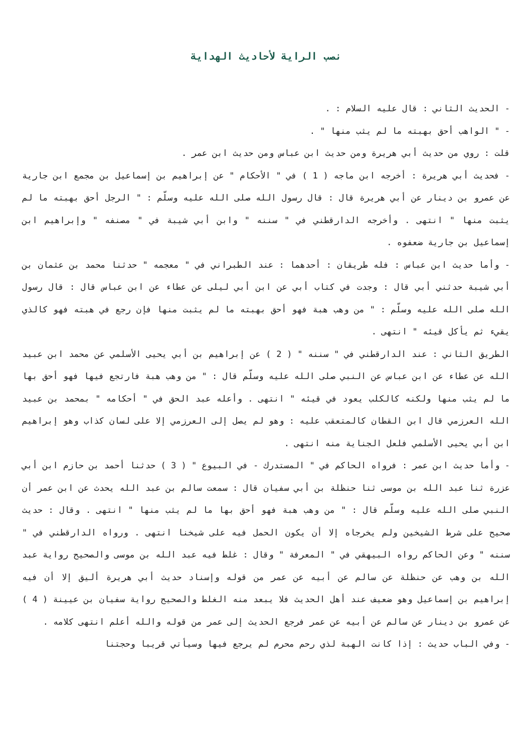نصب الراية لأحاديث الهداية
- الحديث الثاني : قال عليه السلام : .
- " الواهب أحق بهبته ما لم يثب منها " .
قلت : روي من حديث أبي هريرة ومن حديث ابن عباس ومن حديث ابن عمر .
- فحديث أبي هريرة : أخرجه ابن ماجه ( 1 ) في " الأحكام " عن إبراهيم بن إسماعيل بن مجمع ابن جارية عن عمرو بن دينار عن أبي هريرة قال : قال رسول الله صلى الله عليه وسلّم : " الرجل أحق بهبته ما لم يثبت منها " انتهى . وأخرجه الدارقطني في " سننه " وابن أبي شيبة في " مصنفه " وإبراهيم ابن إسماعيل بن جارية ضعفوه .
- وأما حديث ابن عباس : فله طريقان : أحدهما : عند الطبراني في " معجمه " حدثنا محمد بن عثمان بن أبي شيبة حدثني أبي قال : وجدت في كتاب أبي عن ابن أبي ليلى عن عطاء عن ابن عباس قال : قال رسول الله صلى الله عليه وسلّم : " من وهب هبة فهو أحق بهبته ما لم يثبت منها فإن رجع في هبته فهو كالذي يقيء ثم يأكل قيئه " انتهى .
الطريق الثاني : عند الدارقطني في " سننه " ( 2 ) عن إبراهيم بن أبي يحيى الأسلمي عن محمد ابن عبيد الله عن عطاء عن ابن عباس عن النبي صلى الله عليه وسلّم قال : " من وهب هبة فارتجع فيها فهو أحق بها ما لم يثب منها ولكنه كالكلب يعود في قيئه " انتهى . وأعله عبد الحق في " أحكامه " بمحمد بن عبيد الله العرزمي قال ابن القطان كالمتعقب عليه : وهو لم يصل إلى العرزمي إلا على لسان كذاب وهو إبراهيم ابن أبي يحيى الأسلمي فلعل الجناية منه انتهى .
- وأما حديث ابن عمر : فرواه الحاكم في " المستدرك - في البيوع " ( 3 ) حدثنا أحمد بن حازم ابن أبي عزرة ثنا عبد الله بن موسى ثنا حنظلة بن أبي سفيان قال : سمعت سالم بن عبد الله يحدث عن ابن عمر أن النبي صلى الله عليه وسلّم قال : " من وهب هبة فهو أحق بها ما لم يثب منها " انتهى . وقال : حديث صحيح على شرط الشيخين ولم يخرجاه إلا أن يكون الحمل فيه على شيخنا انتهى . ورواه الدارقطني في " سننه " وعن الحاكم رواه البيهقي في " المعرفة " وقال : غلط فيه عبد الله بن موسى والصحيح رواية عبد الله بن وهب عن حنظلة عن سالم عن أبيه عن عمر من قوله وإسناد حديث أبي هريرة أليق إلا أن فيه إبراهيم بن إسماعيل وهو ضعيف عند أهل الحديث فلا يبعد منه الغلط والصحيح رواية سفيان بن عيينة ( 4 ) عن عمرو بن دينار عن سالم عن أبيه عن عمر فرجع الحديث إلى عمر من قوله والله أعلم انتهى كلامه .
- وفي الباب حديث : إذا كانت الهبة لذي رحم محرم لم يرجع فيها وسيأتي قريبا وحجتنا